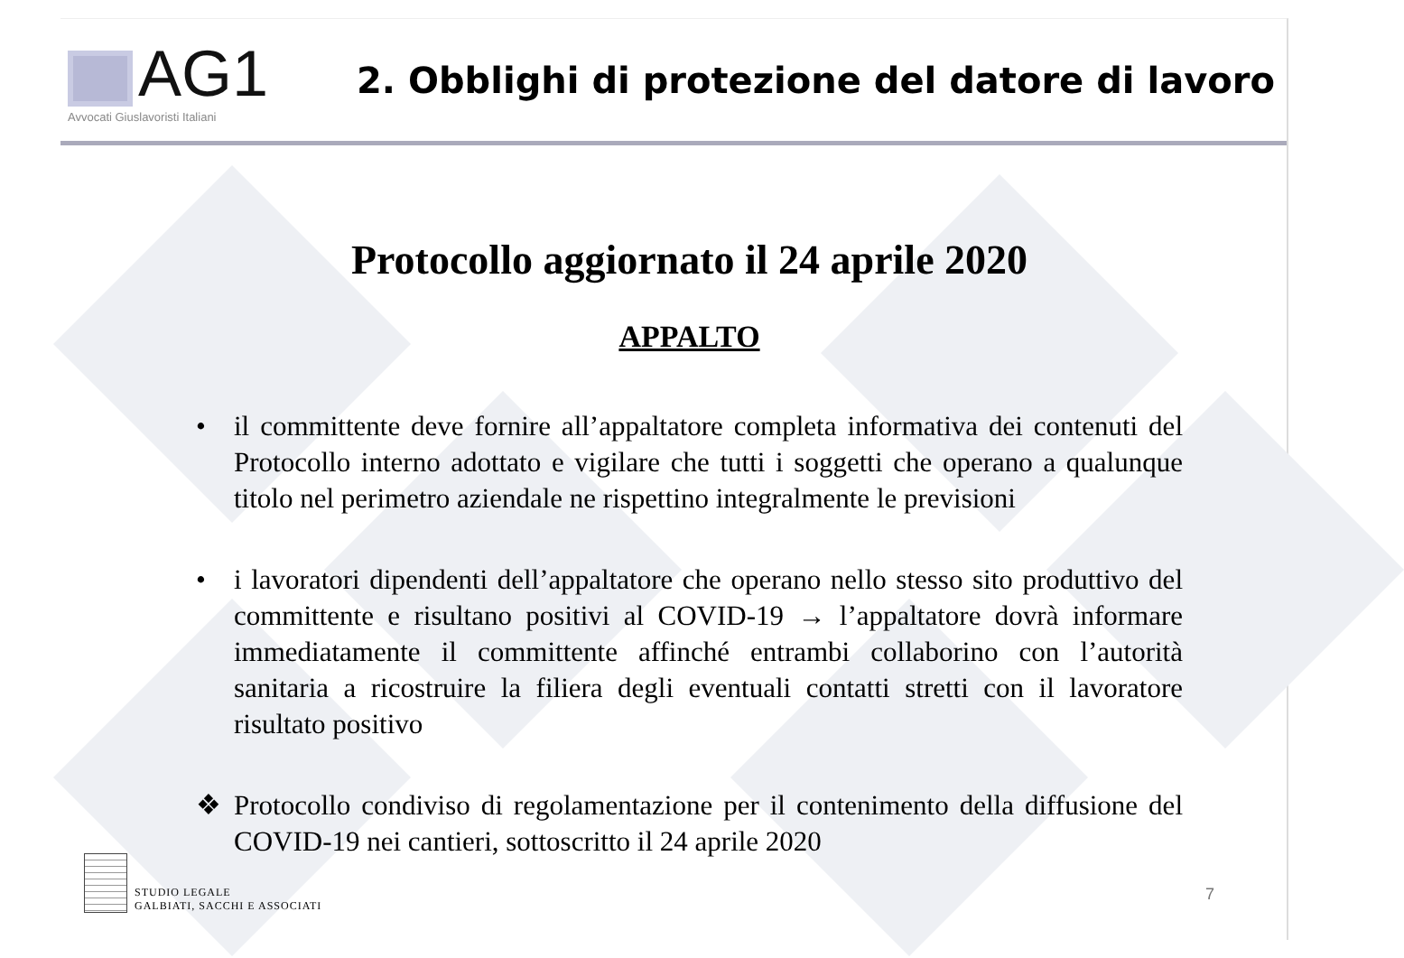AG1
Avvocati Giuslavoristi Italiani
2. Obblighi di protezione del datore di lavoro
Protocollo aggiornato il 24 aprile 2020
APPALTO
• il committente deve fornire all’appaltatore completa informativa dei contenuti del Protocollo interno adottato e vigilare che tutti i soggetti che operano a qualunque titolo nel perimetro aziendale ne rispettino integralmente le previsioni
• i lavoratori dipendenti dell’appaltatore che operano nello stesso sito produttivo del committente e risultano positivi al COVID-19 → l’appaltatore dovrà informare immediatamente il committente affinché entrambi collaborino con l’autorità sanitaria a ricostruire la filiera degli eventuali contatti stretti con il lavoratore risultato positivo
❖ Protocollo condiviso di regolamentazione per il contenimento della diffusione del COVID-19 nei cantieri, sottoscritto il 24 aprile 2020
STUDIO LEGALE
GALBIATI, SACCHI E ASSOCIATI
7